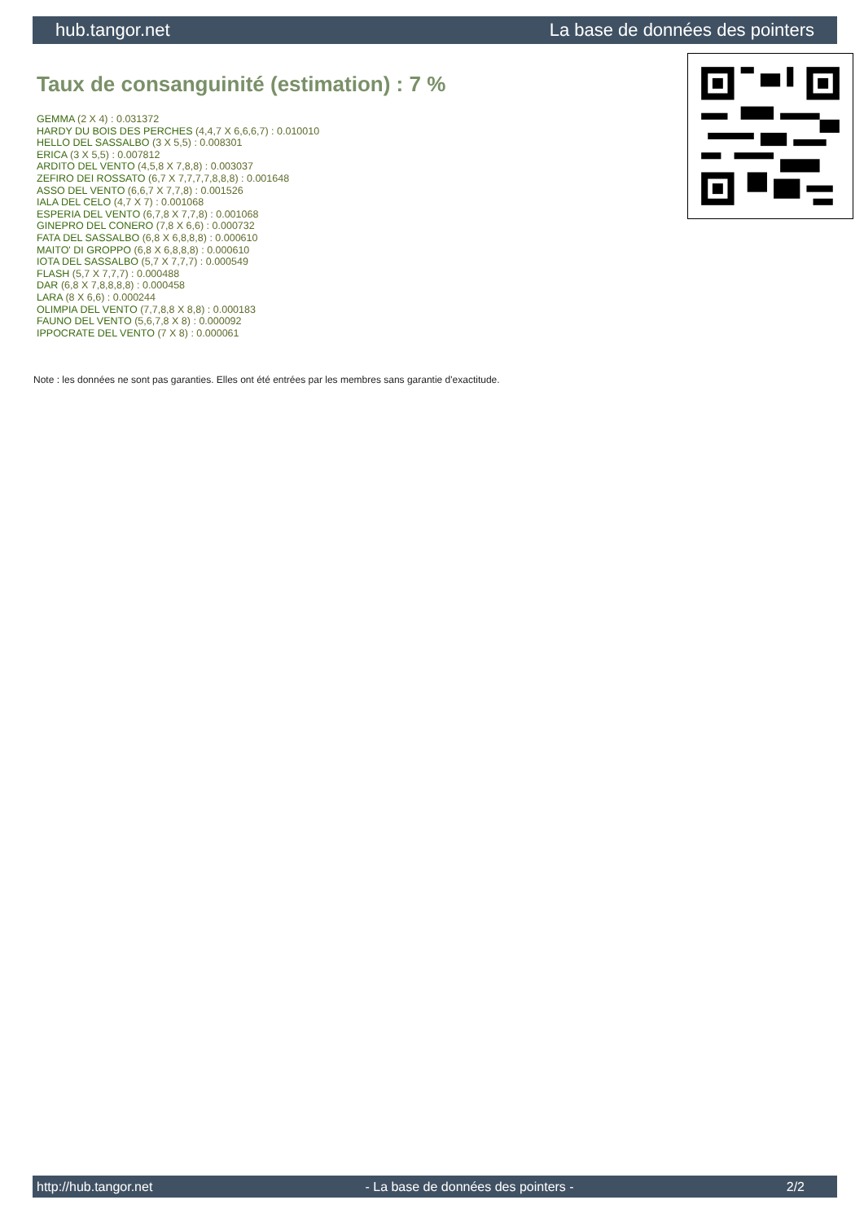hub.tangor.net La base de données des pointers
Taux de consanguinité (estimation) : 7 %
GEMMA (2 X 4) : 0.031372
HARDY DU BOIS DES PERCHES (4,4,7 X 6,6,6,7) : 0.010010
HELLO DEL SASSALBO (3 X 5,5) : 0.008301
ERICA (3 X 5,5) : 0.007812
ARDITO DEL VENTO (4,5,8 X 7,8,8) : 0.003037
ZEFIRO DEI ROSSATO (6,7 X 7,7,7,7,8,8,8) : 0.001648
ASSO DEL VENTO (6,6,7 X 7,7,8) : 0.001526
IALA DEL CELO (4,7 X 7) : 0.001068
ESPERIA DEL VENTO (6,7,8 X 7,7,8) : 0.001068
GINEPRO DEL CONERO (7,8 X 6,6) : 0.000732
FATA DEL SASSALBO (6,8 X 6,8,8,8) : 0.000610
MAITO' DI GROPPO (6,8 X 6,8,8,8) : 0.000610
IOTA DEL SASSALBO (5,7 X 7,7,7) : 0.000549
FLASH (5,7 X 7,7,7) : 0.000488
DAR (6,8 X 7,8,8,8,8) : 0.000458
LARA (8 X 6,6) : 0.000244
OLIMPIA DEL VENTO (7,7,8,8 X 8,8) : 0.000183
FAUNO DEL VENTO (5,6,7,8 X 8) : 0.000092
IPPOCRATE DEL VENTO (7 X 8) : 0.000061
Note : les données ne sont pas garanties. Elles ont été entrées par les membres sans garantie d'exactitude.
http://hub.tangor.net - La base de données des pointers - 2/2